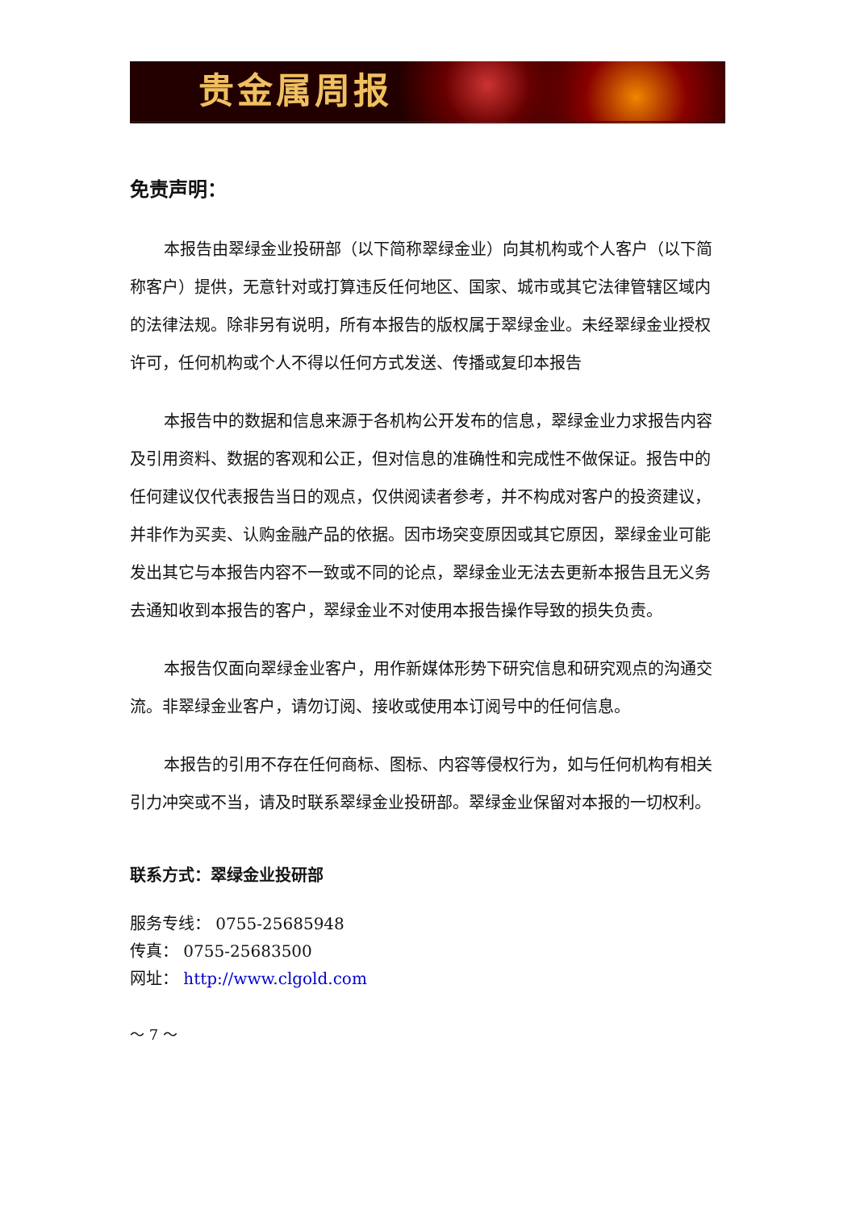贵金属周报
免责声明：
本报告由翠绿金业投研部（以下简称翠绿金业）向其机构或个人客户（以下简称客户）提供，无意针对或打算违反任何地区、国家、城市或其它法律管辖区域内的法律法规。除非另有说明，所有本报告的版权属于翠绿金业。未经翠绿金业授权许可，任何机构或个人不得以任何方式发送、传播或复印本报告
本报告中的数据和信息来源于各机构公开发布的信息，翠绿金业力求报告内容及引用资料、数据的客观和公正，但对信息的准确性和完成性不做保证。报告中的任何建议仅代表报告当日的观点，仅供阅读者参考，并不构成对客户的投资建议，并非作为买卖、认购金融产品的依据。因市场突变原因或其它原因，翠绿金业可能发出其它与本报告内容不一致或不同的论点，翠绿金业无法去更新本报告且无义务去通知收到本报告的客户，翠绿金业不对使用本报告操作导致的损失负责。
本报告仅面向翠绿金业客户，用作新媒体形势下研究信息和研究观点的沟通交流。非翠绿金业客户，请勿订阅、接收或使用本订阅号中的任何信息。
本报告的引用不存在任何商标、图标、内容等侵权行为，如与任何机构有相关引力冲突或不当，请及时联系翠绿金业投研部。翠绿金业保留对本报的一切权利。
联系方式：翠绿金业投研部
服务专线： 0755-25685948
传真： 0755-25683500
网址： http://www.clgold.com
～ 7 ～